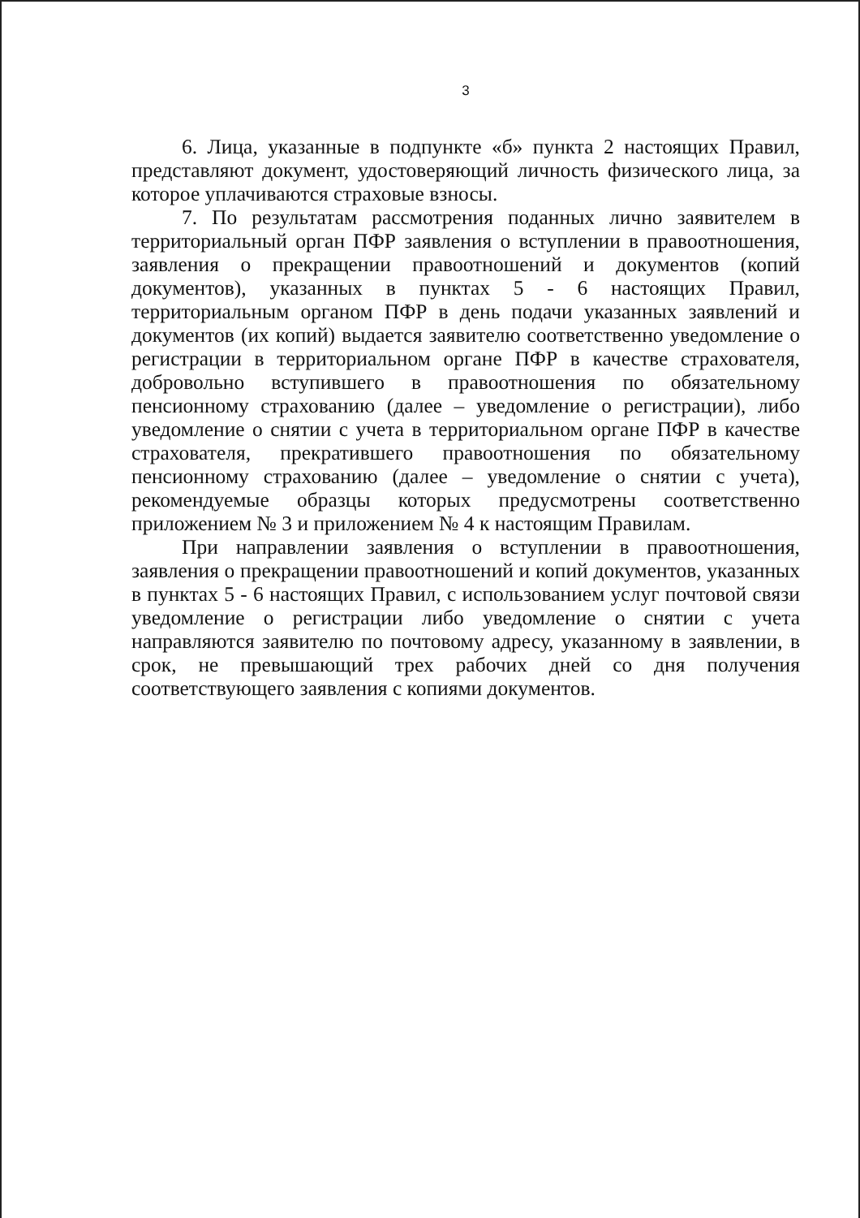3
6. Лица, указанные в подпункте «б» пункта 2 настоящих Правил, представляют документ, удостоверяющий личность физического лица, за которое уплачиваются страховые взносы.
7. По результатам рассмотрения поданных лично заявителем в территориальный орган ПФР заявления о вступлении в правоотношения, заявления о прекращении правоотношений и документов (копий документов), указанных в пунктах 5 - 6 настоящих Правил, территориальным органом ПФР в день подачи указанных заявлений и документов (их копий) выдается заявителю соответственно уведомление о регистрации в территориальном органе ПФР в качестве страхователя, добровольно вступившего в правоотношения по обязательному пенсионному страхованию (далее – уведомление о регистрации), либо уведомление о снятии с учета в территориальном органе ПФР в качестве страхователя, прекратившего правоотношения по обязательному пенсионному страхованию (далее – уведомление о снятии с учета), рекомендуемые образцы которых предусмотрены соответственно приложением № 3 и приложением № 4 к настоящим Правилам.
При направлении заявления о вступлении в правоотношения, заявления о прекращении правоотношений и копий документов, указанных в пунктах 5 - 6 настоящих Правил, с использованием услуг почтовой связи уведомление о регистрации либо уведомление о снятии с учета направляются заявителю по почтовому адресу, указанному в заявлении, в срок, не превышающий трех рабочих дней со дня получения соответствующего заявления с копиями документов.